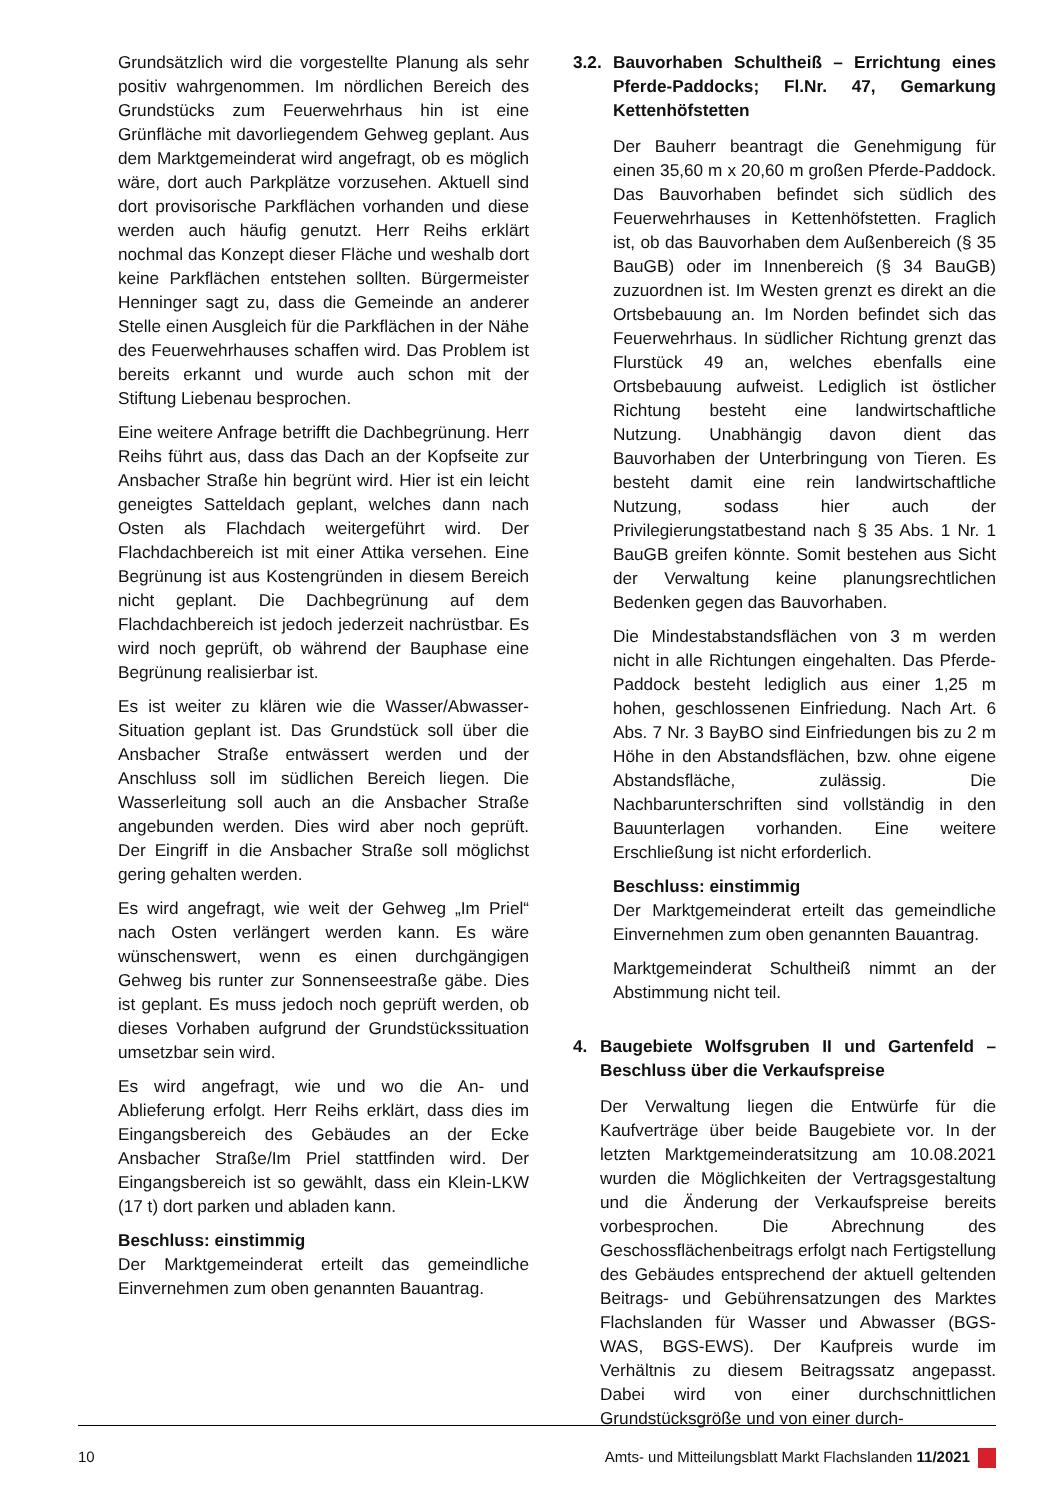Grundsätzlich wird die vorgestellte Planung als sehr positiv wahrgenommen. Im nördlichen Bereich des Grundstücks zum Feuerwehrhaus hin ist eine Grünfläche mit davorliegendem Gehweg geplant. Aus dem Marktgemeinderat wird angefragt, ob es möglich wäre, dort auch Parkplätze vorzusehen. Aktuell sind dort provisorische Parkflächen vorhanden und diese werden auch häufig genutzt. Herr Reihs erklärt nochmal das Konzept dieser Fläche und weshalb dort keine Parkflächen entstehen sollten. Bürgermeister Henninger sagt zu, dass die Gemeinde an anderer Stelle einen Ausgleich für die Parkflächen in der Nähe des Feuerwehrhauses schaffen wird. Das Problem ist bereits erkannt und wurde auch schon mit der Stiftung Liebenau besprochen.
Eine weitere Anfrage betrifft die Dachbegrünung. Herr Reihs führt aus, dass das Dach an der Kopfseite zur Ansbacher Straße hin begrünt wird. Hier ist ein leicht geneigtes Satteldach geplant, welches dann nach Osten als Flachdach weitergeführt wird. Der Flachdachbereich ist mit einer Attika versehen. Eine Begrünung ist aus Kostengründen in diesem Bereich nicht geplant. Die Dachbegrünung auf dem Flachdachbereich ist jedoch jederzeit nachrüstbar. Es wird noch geprüft, ob während der Bauphase eine Begrünung realisierbar ist.
Es ist weiter zu klären wie die Wasser/Abwasser-Situation geplant ist. Das Grundstück soll über die Ansbacher Straße entwässert werden und der Anschluss soll im südlichen Bereich liegen. Die Wasserleitung soll auch an die Ansbacher Straße angebunden werden. Dies wird aber noch geprüft. Der Eingriff in die Ansbacher Straße soll möglichst gering gehalten werden.
Es wird angefragt, wie weit der Gehweg „Im Priel“ nach Osten verlängert werden kann. Es wäre wünschenswert, wenn es einen durchgängigen Gehweg bis runter zur Sonnenseestraße gäbe. Dies ist geplant. Es muss jedoch noch geprüft werden, ob dieses Vorhaben aufgrund der Grundstückssituation umsetzbar sein wird.
Es wird angefragt, wie und wo die An- und Ablieferung erfolgt. Herr Reihs erklärt, dass dies im Eingangsbereich des Gebäudes an der Ecke Ansbacher Straße/Im Priel stattfinden wird. Der Eingangsbereich ist so gewählt, dass ein Klein-LKW (17 t) dort parken und abladen kann.
Beschluss: einstimmig
Der Marktgemeinderat erteilt das gemeindliche Einvernehmen zum oben genannten Bauantrag.
3.2. Bauvorhaben Schultheiß – Errichtung eines Pferde-Paddocks; Fl.Nr. 47, Gemarkung Kettenhöfstetten
Der Bauherr beantragt die Genehmigung für einen 35,60 m x 20,60 m großen Pferde-Paddock. Das Bauvorhaben befindet sich südlich des Feuerwehrhauses in Kettenhöfstetten. Fraglich ist, ob das Bauvorhaben dem Außenbereich (§ 35 BauGB) oder im Innenbereich (§ 34 BauGB) zuzuordnen ist. Im Westen grenzt es direkt an die Ortsbebauung an. Im Norden befindet sich das Feuerwehrhaus. In südlicher Richtung grenzt das Flurstück 49 an, welches ebenfalls eine Ortsbebauung aufweist. Lediglich ist östlicher Richtung besteht eine landwirtschaftliche Nutzung. Unabhängig davon dient das Bauvorhaben der Unterbringung von Tieren. Es besteht damit eine rein landwirtschaftliche Nutzung, sodass hier auch der Privilegierungstatbestand nach § 35 Abs. 1 Nr. 1 BauGB greifen könnte. Somit bestehen aus Sicht der Verwaltung keine planungsrechtlichen Bedenken gegen das Bauvorhaben.
Die Mindestabstandsflächen von 3 m werden nicht in alle Richtungen eingehalten. Das Pferde-Paddock besteht lediglich aus einer 1,25 m hohen, geschlossenen Einfriedung. Nach Art. 6 Abs. 7 Nr. 3 BayBO sind Einfriedungen bis zu 2 m Höhe in den Abstandsflächen, bzw. ohne eigene Abstandsfläche, zulässig. Die Nachbarunterschriften sind vollständig in den Bauunterlagen vorhanden. Eine weitere Erschließung ist nicht erforderlich.
Beschluss: einstimmig
Der Marktgemeinderat erteilt das gemeindliche Einvernehmen zum oben genannten Bauantrag.
Marktgemeinderat Schultheiß nimmt an der Abstimmung nicht teil.
4. Baugebiete Wolfsgruben II und Gartenfeld – Beschluss über die Verkaufspreise
Der Verwaltung liegen die Entwürfe für die Kaufverträge über beide Baugebiete vor. In der letzten Marktgemeinderatsitzung am 10.08.2021 wurden die Möglichkeiten der Vertragsgestaltung und die Änderung der Verkaufspreise bereits vorbesprochen. Die Abrechnung des Geschossflächenbeitrags erfolgt nach Fertigstellung des Gebäudes entsprechend der aktuell geltenden Beitrags- und Gebührensatzungen des Marktes Flachslanden für Wasser und Abwasser (BGS-WAS, BGS-EWS). Der Kaufpreis wurde im Verhältnis zu diesem Beitragssatz angepasst. Dabei wird von einer durchschnittlichen Grundstücksgröße und von einer durch-
10 Amts- und Mitteilungsblatt Markt Flachslanden 11/2021